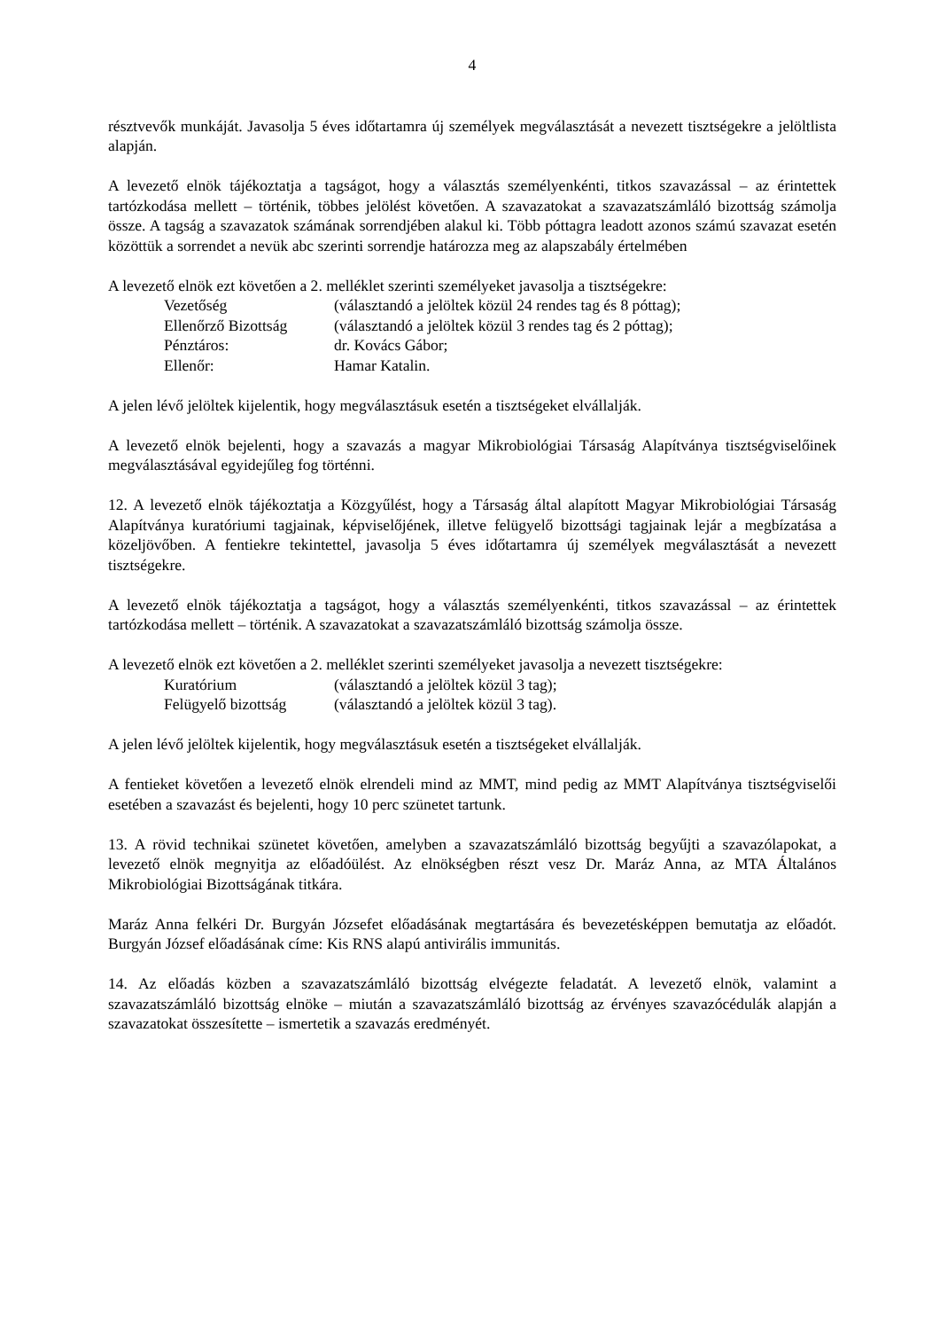4
résztvevők munkáját. Javasolja 5 éves időtartamra új személyek megválasztását a nevezett tisztségekre a jelöltlista alapján.
A levezető elnök tájékoztatja a tagságot, hogy a választás személyenkénti, titkos szavazással – az érintettek tartózkodása mellett – történik, többes jelölést követően. A szavazatokat a szavazatszámláló bizottság számolja össze. A tagság a szavazatok számának sorrendjében alakul ki. Több póttagra leadott azonos számú szavazat esetén közöttük a sorrendet a nevük abc szerinti sorrendje határozza meg az alapszabály értelmében
A levezető elnök ezt követően a 2. melléklet szerinti személyeket javasolja a tisztségekre:
Vezetőség
(választandó a jelöltek közül 24 rendes tag és 8 póttag);
Ellenőrző Bizottság
(választandó a jelöltek közül 3 rendes tag és 2 póttag);
Pénztáros:
dr. Kovács Gábor;
Ellenőr:
Hamar Katalin.
A jelen lévő jelöltek kijelentik, hogy megválasztásuk esetén a tisztségeket elvállalják.
A levezető elnök bejelenti, hogy a szavazás a magyar Mikrobiológiai Társaság Alapítványa tisztségviselőinek megválasztásával egyidejűleg fog történni.
12. A levezető elnök tájékoztatja a Közgyűlést, hogy a Társaság által alapított Magyar Mikrobiológiai Társaság Alapítványa kuratóriumi tagjainak, képviselőjének, illetve felügyelő bizottsági tagjainak lejár a megbízatása a közeljövőben. A fentiekre tekintettel, javasolja 5 éves időtartamra új személyek megválasztását a nevezett tisztségekre.
A levezető elnök tájékoztatja a tagságot, hogy a választás személyenkénti, titkos szavazással – az érintettek tartózkodása mellett – történik. A szavazatokat a szavazatszámláló bizottság számolja össze.
A levezető elnök ezt követően a 2. melléklet szerinti személyeket javasolja a nevezett tisztségekre:
Kuratórium
(választandó a jelöltek közül 3 tag);
Felügyelő bizottság
(választandó a jelöltek közül 3 tag).
A jelen lévő jelöltek kijelentik, hogy megválasztásuk esetén a tisztségeket elvállalják.
A fentieket követően a levezető elnök elrendeli mind az MMT, mind pedig az MMT Alapítványa tisztségviselői esetében a szavazást és bejelenti, hogy 10 perc szünetet tartunk.
13. A rövid technikai szünetet követően, amelyben a szavazatszámláló bizottság begyűjti a szavazólapokat, a levezető elnök megnyitja az előadóülést. Az elnökségben részt vesz Dr. Maráz Anna, az MTA Általános Mikrobiológiai Bizottságának titkára.
Maráz Anna felkéri Dr. Burgyán Józsefet előadásának megtartására és bevezetésképpen bemutatja az előadót. Burgyán József előadásának címe: Kis RNS alapú antivirális immunitás.
14. Az előadás közben a szavazatszámláló bizottság elvégezte feladatát. A levezető elnök, valamint a szavazatszámláló bizottság elnöke – miután a szavazatszámláló bizottság az érvényes szavazócédulák alapján a szavazatokat összesítette – ismertetik a szavazás eredményét.